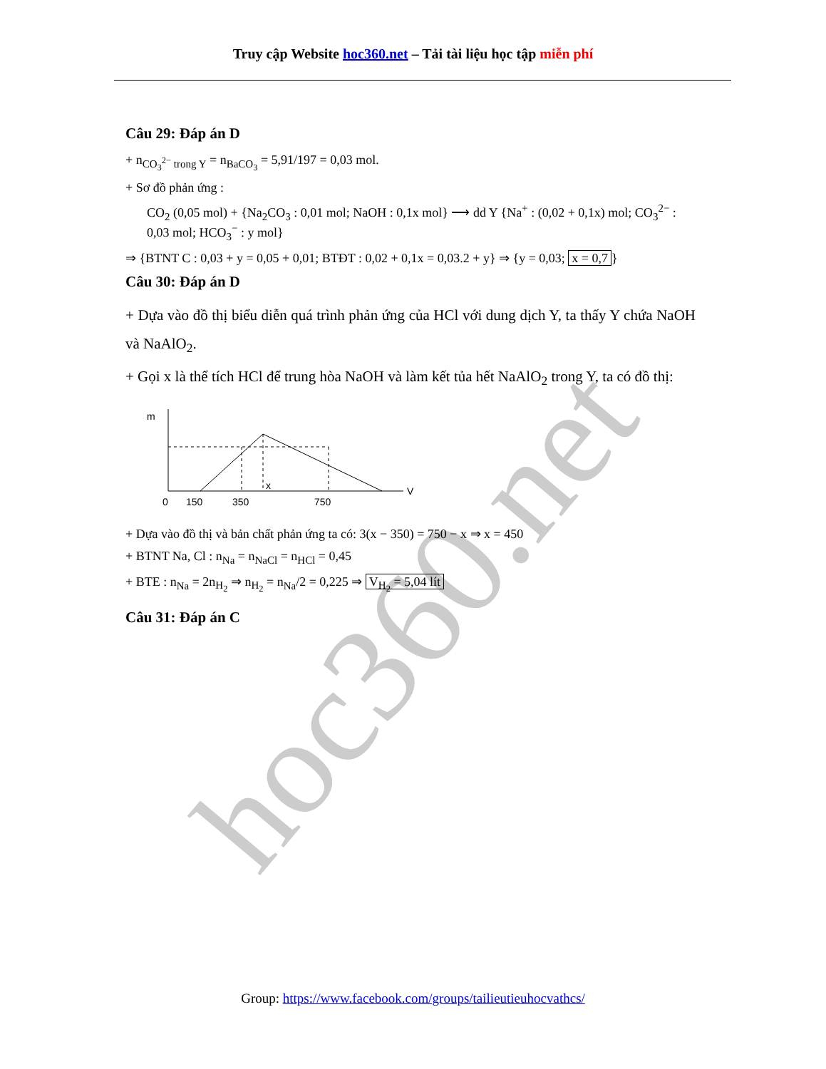Truy cập Website hoc360.net – Tải tài liệu học tập miễn phí
hoc360.net
Câu 29: Đáp án D
+ n<sub>CO<sub>3</sub><sup>2−</sup> trong Y</sub> = n<sub>BaCO<sub>3</sub></sub> = 5,91/197 = 0,03 mol.
+ Sơ đồ phản ứng :
CO<sub>2</sub> (0,05 mol) + {Na<sub>2</sub>CO<sub>3</sub> : 0,01 mol; NaOH : 0,1x mol} ⟶ dd Y {Na<sup>+</sup> : (0,02 + 0,1x) mol; CO<sub>3</sub><sup>2−</sup> : 0,03 mol; HCO<sub>3</sub><sup>−</sup> : y mol}
⇒ {BTNT C : 0,03 + y = 0,05 + 0,01; BTĐT : 0,02 + 0,1x = 0,03.2 + y} ⇒ {y = 0,03; x = 0,7 }
Câu 30: Đáp án D
+ Dựa vào đồ thị biểu diễn quá trình phản ứng của HCl với dung dịch Y, ta thấy Y chứa NaOH và NaAlO<sub>2</sub>.
+ Gọi x là thể tích HCl để trung hòa NaOH và làm kết tủa hết NaAlO<sub>2</sub> trong Y, ta có đồ thị:
m
V
x
0
150
350
750
+ Dựa vào đồ thị và bản chất phản ứng ta có: 3(x − 350) = 750 − x ⇒ x = 450
+ BTNT Na, Cl : n<sub>Na</sub> = n<sub>NaCl</sub> = n<sub>HCl</sub> = 0,45
+ BTE : n<sub>Na</sub> = 2n<sub>H<sub>2</sub></sub> ⇒ n<sub>H<sub>2</sub></sub> = n<sub>Na</sub>/2 = 0,225 ⇒ V<sub>H<sub>2</sub></sub> = 5,04 lít
Câu 31: Đáp án C
Group: https://www.facebook.com/groups/tailieutieuhocvathcs/